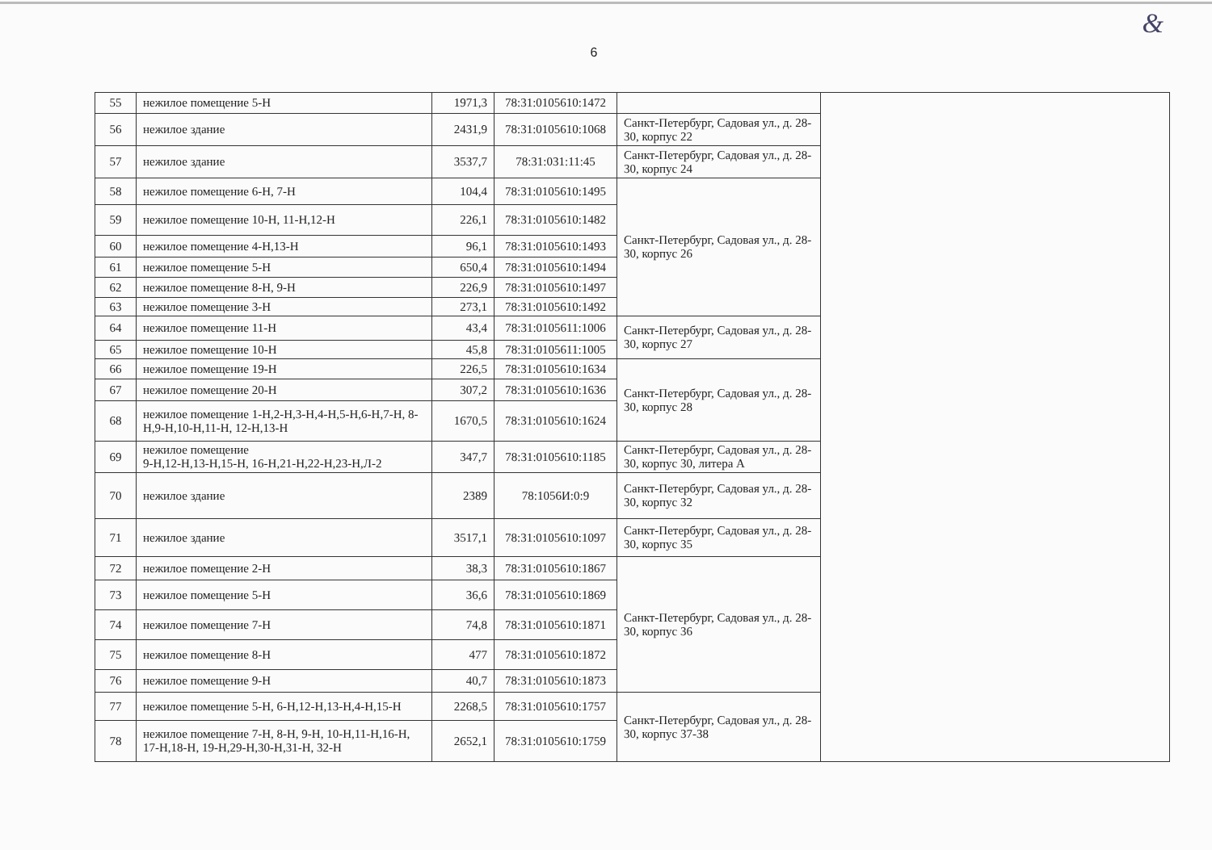&
6
| 55 | нежилое помещение 5-Н | 1971,3 | 78:31:0105610:1472 | | |
| 56 | нежилое здание | 2431,9 | 78:31:0105610:1068 | Санкт-Петербург, Садовая ул., д. 28-30, корпус 22 | |
| 57 | нежилое здание | 3537,7 | 78:31:031:11:45 | Санкт-Петербург, Садовая ул., д. 28-30, корпус 24 | |
| 58 | нежилое помещение 6-Н, 7-Н | 104,4 | 78:31:0105610:1495 | Санкт-Петербург, Садовая ул., д. 28-30, корпус 26 | |
| 59 | нежилое помещение 10-Н, 11-Н,12-Н | 226,1 | 78:31:0105610:1482 | | |
| 60 | нежилое помещение 4-Н,13-Н | 96,1 | 78:31:0105610:1493 | | |
| 61 | нежилое помещение 5-Н | 650,4 | 78:31:0105610:1494 | | |
| 62 | нежилое помещение 8-Н, 9-Н | 226,9 | 78:31:0105610:1497 | | |
| 63 | нежилое помещение 3-Н | 273,1 | 78:31:0105610:1492 | | |
| 64 | нежилое помещение 11-Н | 43,4 | 78:31:0105611:1006 | Санкт-Петербург, Садовая ул., д. 28-30, корпус 27 | |
| 65 | нежилое помещение 10-Н | 45,8 | 78:31:0105611:1005 | | |
| 66 | нежилое помещение 19-Н | 226,5 | 78:31:0105610:1634 | Санкт-Петербург, Садовая ул., д. 28-30, корпус 28 | |
| 67 | нежилое помещение 20-Н | 307,2 | 78:31:0105610:1636 | | |
| 68 | нежилое помещение 1-Н,2-Н,3-Н,4-Н,5-Н,6-Н,7-Н, 8-Н,9-Н,10-Н,11-Н, 12-Н,13-Н | 1670,5 | 78:31:0105610:1624 | | |
| 69 | нежилое помещение 9-Н,12-Н,13-Н,15-Н, 16-Н,21-Н,22-Н,23-Н,Л-2 | 347,7 | 78:31:0105610:1185 | Санкт-Петербург, Садовая ул., д. 28-30, корпус 30, литера А | |
| 70 | нежилое здание | 2389 | 78:1056И:0:9 | Санкт-Петербург, Садовая ул., д. 28-30, корпус 32 | |
| 71 | нежилое здание | 3517,1 | 78:31:0105610:1097 | Санкт-Петербург, Садовая ул., д. 28-30, корпус 35 | |
| 72 | нежилое помещение 2-Н | 38,3 | 78:31:0105610:1867 | Санкт-Петербург, Садовая ул., д. 28-30, корпус 36 | |
| 73 | нежилое помещение 5-Н | 36,6 | 78:31:0105610:1869 | | |
| 74 | нежилое помещение 7-Н | 74,8 | 78:31:0105610:1871 | | |
| 75 | нежилое помещение 8-Н | 477 | 78:31:0105610:1872 | | |
| 76 | нежилое помещение 9-Н | 40,7 | 78:31:0105610:1873 | | |
| 77 | нежилое помещение 5-Н, 6-Н,12-Н,13-Н,4-Н,15-Н | 2268,5 | 78:31:0105610:1757 | Санкт-Петербург, Садовая ул., д. 28-30, корпус 37-38 | |
| 78 | нежилое помещение 7-Н, 8-Н, 9-Н, 10-Н,11-Н,16-Н, 17-Н,18-Н, 19-Н,29-Н,30-Н,31-Н, 32-Н | 2652,1 | 78:31:0105610:1759 | | |